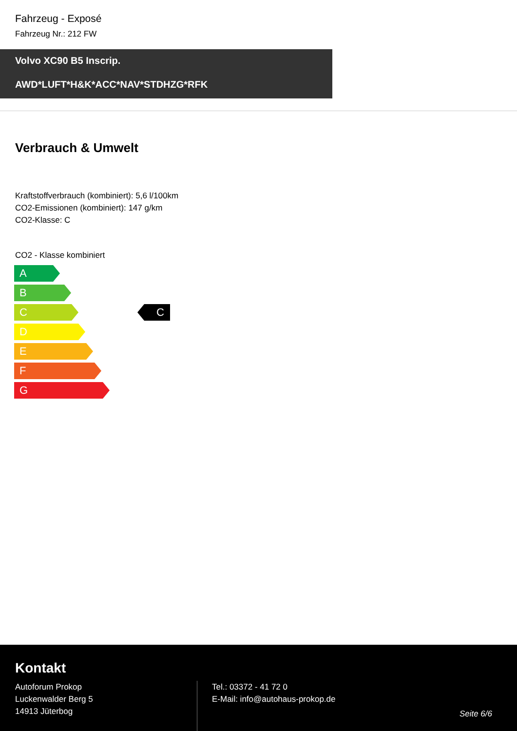Fahrzeug - Exposé
Fahrzeug Nr.: 212 FW
Volvo XC90 B5 Inscrip.
AWD*LUFT*H&K*ACC*NAV*STDHZG*RFK
Verbrauch & Umwelt
Kraftstoffverbrauch (kombiniert): 5,6 l/100km
CO2-Emissionen (kombiniert): 147 g/km
CO2-Klasse: C
CO2 - Klasse kombiniert
A
B
C
D
E
F
G
C
Kontakt
Autoforum Prokop
Luckenwalder Berg 5
14913 Jüterbog
Tel.: 03372 - 41 72 0
E-Mail: info@autohaus-prokop.de
Seite 6/6